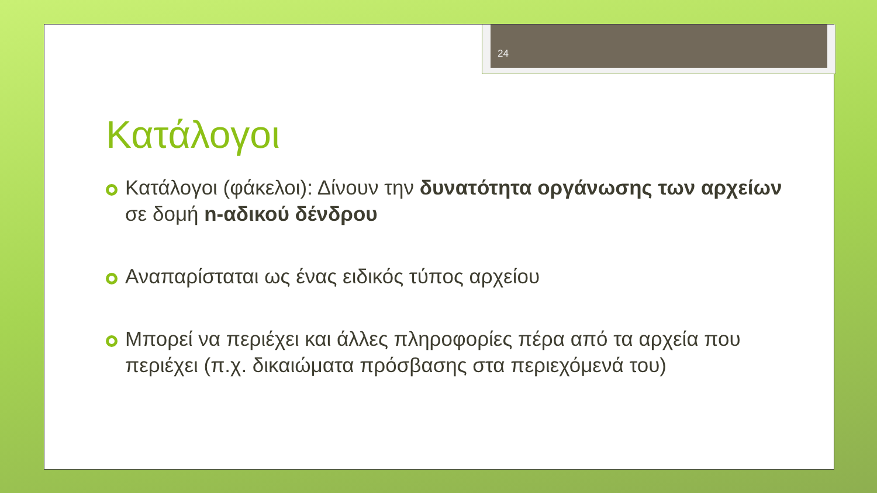24
Κατάλογοι
Κατάλογοι (φάκελοι): Δίνουν την δυνατότητα οργάνωσης των αρχείων σε δομή n-αδικού δένδρου
Αναπαρίσταται ως ένας ειδικός τύπος αρχείου
Μπορεί να περιέχει και άλλες πληροφορίες πέρα από τα αρχεία που περιέχει (π.χ. δικαιώματα πρόσβασης στα περιεχόμενά του)